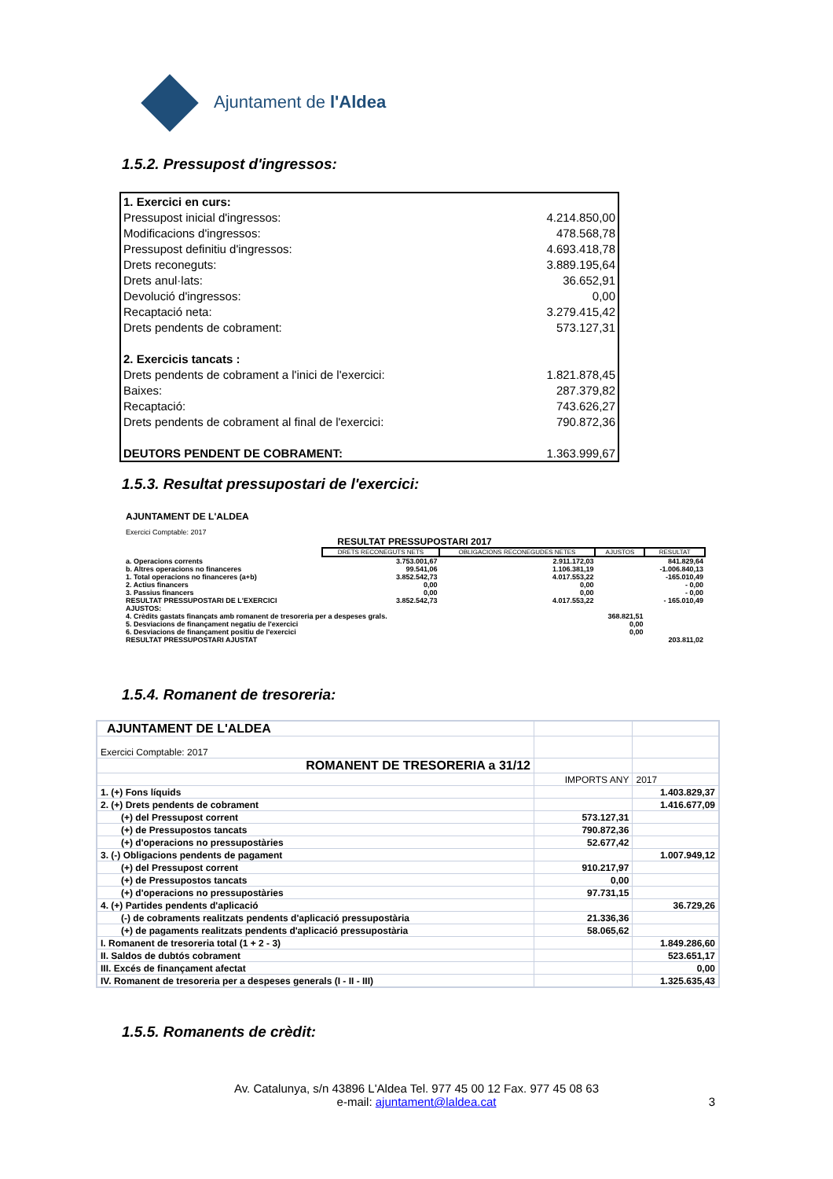Ajuntament de l'Aldea
1.5.2. Pressupost d'ingressos:
| 1. Exercici en curs: | |
| Pressupost inicial d'ingressos: | 4.214.850,00 |
| Modificacions d'ingressos: | 478.568,78 |
| Pressupost definitiu d'ingressos: | 4.693.418,78 |
| Drets reconeguts: | 3.889.195,64 |
| Drets anul·lats: | 36.652,91 |
| Devolució d'ingressos: | 0,00 |
| Recaptació neta: | 3.279.415,42 |
| Drets pendents de cobrament: | 573.127,31 |
| 2. Exercicis tancats : | |
| Drets pendents de cobrament a l'inici de l'exercici: | 1.821.878,45 |
| Baixes: | 287.379,82 |
| Recaptació: | 743.626,27 |
| Drets pendents de cobrament al final de l'exercici: | 790.872,36 |
| DEUTORS PENDENT DE COBRAMENT: | 1.363.999,67 |
1.5.3. Resultat pressupostari de l'exercici:
| AJUNTAMENT DE L'ALDEA | | | | |
| Exercici Comptable: 2017 | | | | |
| RESULTAT PRESSUPOSTARI 2017 | | | | |
| | DRETS RECONEGUTS NETS | OBLIGACIONS RECONEGUDES NETES | AJUSTOS | RESULTAT |
| a. Operacions corrents | 3.753.001,67 | 2.911.172,03 | | 841.829,64 |
| b. Altres operacions no financeres | 99.541,06 | 1.106.381,19 | | -1.006.840,13 |
| 1. Total operacions no financeres (a+b) | 3.852.542,73 | 4.017.553,22 | | -165.010,49 |
| 2. Actius financers | 0,00 | 0,00 | | - 0,00 |
| 3. Passius financers | 0,00 | 0,00 | | - 0,00 |
| RESULTAT PRESSUPOSTARI DE L'EXERCICI | 3.852.542,73 | 4.017.553,22 | | - 165.010,49 |
| AJUSTOS: | | | | |
| 4. Crèdits gastats finançats amb romanent de tresoreria per a despeses grals. | | | 368.821,51 | |
| 5. Desviacions de finançament negatiu de l'exercici | | | 0,00 | |
| 6. Desviacions de finançament positiu de l'exercici | | | 0,00 | |
| RESULTAT PRESSUPOSTARI AJUSTAT | | | | 203.811,02 |
1.5.4. Romanent de tresoreria:
| AJUNTAMENT DE L'ALDEA | | |
| Exercici Comptable: 2017 | | |
| ROMANENT DE TRESORERIA a 31/12 | | |
| | IMPORTS ANY | 2017 |
| 1. (+) Fons líquids | | 1.403.829,37 |
| 2. (+) Drets pendents de cobrament | | 1.416.677,09 |
| (+) del Pressupost corrent | 573.127,31 | |
| (+) de Pressupostos tancats | 790.872,36 | |
| (+) d'operacions no pressupostàries | 52.677,42 | |
| 3. (-) Obligacions pendents de pagament | | 1.007.949,12 |
| (+) del Pressupost corrent | 910.217,97 | |
| (+) de Pressupostos tancats | 0,00 | |
| (+) d'operacions no pressupostàries | 97.731,15 | |
| 4. (+) Partides pendents d'aplicació | | 36.729,26 |
| (-) de cobraments realitzats pendents d'aplicació pressupostària | 21.336,36 | |
| (+) de pagaments realitzats pendents d'aplicació pressupostària | 58.065,62 | |
| I. Romanent de tresoreria total (1 + 2 - 3) | | 1.849.286,60 |
| II. Saldos de dubtós cobrament | | 523.651,17 |
| III. Excés de finançament afectat | | 0,00 |
| IV. Romanent de tresoreria per a despeses generals (I - II - III) | | 1.325.635,43 |
1.5.5. Romanents de crèdit:
Av. Catalunya, s/n 43896 L'Aldea Tel. 977 45 00 12 Fax. 977 45 08 63
e-mail: ajuntament@laldea.cat 3